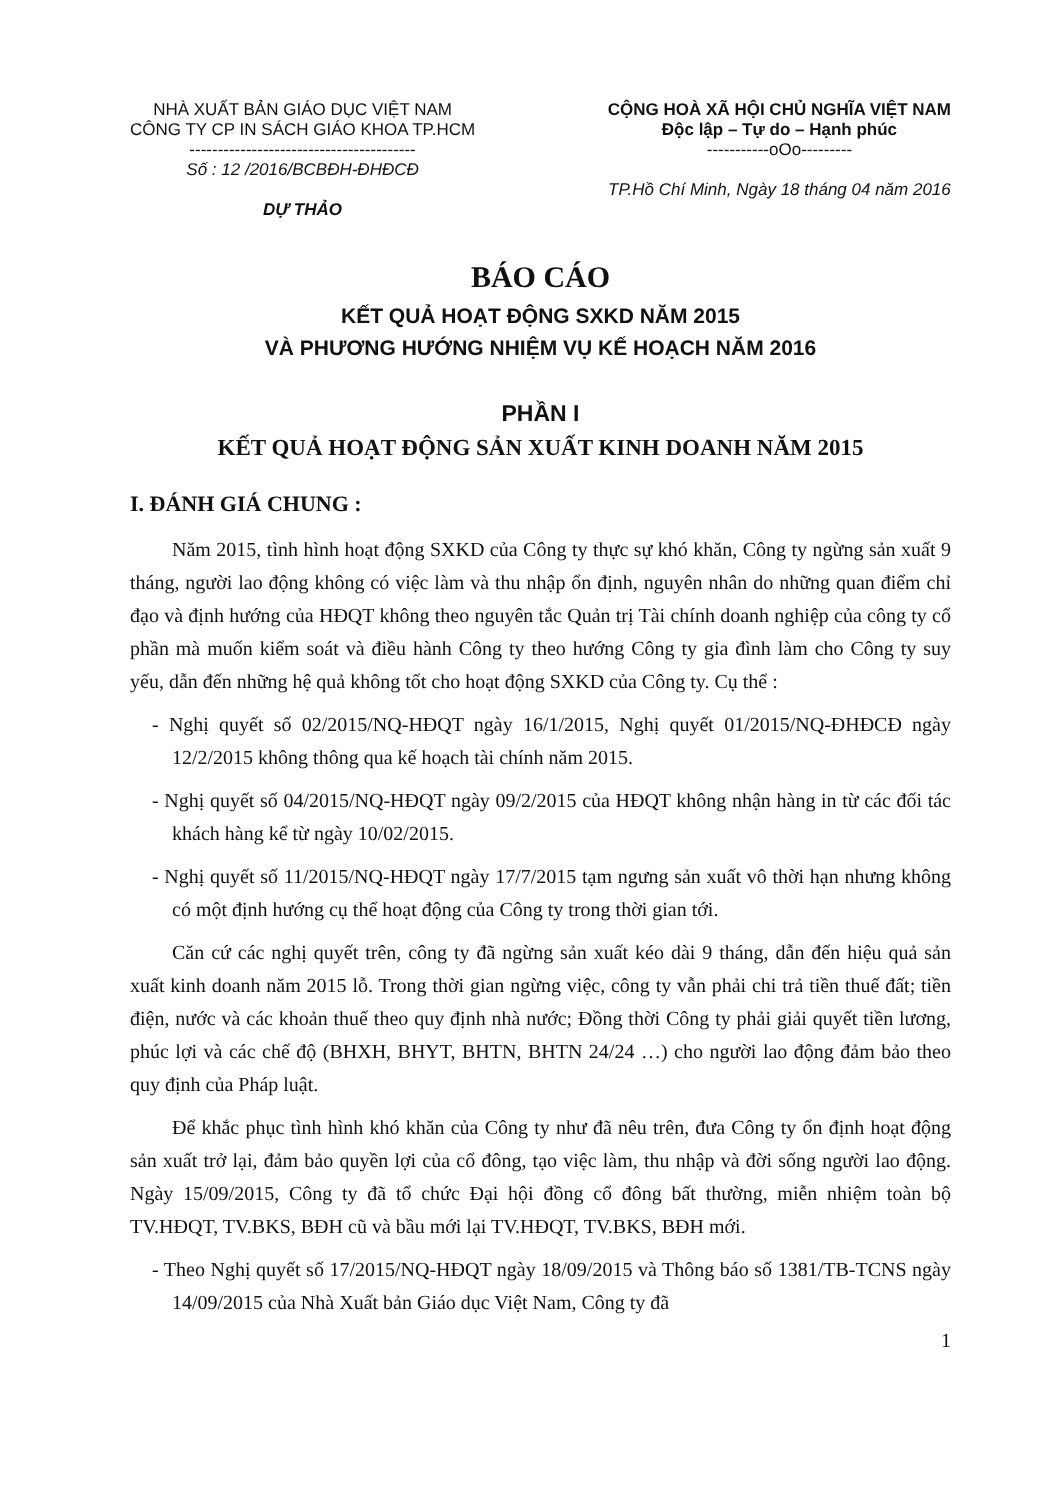NHÀ XUẤT BẢN GIÁO DỤC VIỆT NAM
CÔNG TY CP IN SÁCH GIÁO KHOA TP.HCM
----------------------------------------
Số : 12 /2016/BCBĐH-ĐHĐCĐ
DỰ THẢO
CỘNG HOÀ XÃ HỘI CHỦ NGHĨA VIỆT NAM
Độc lập – Tự do – Hạnh phúc
-----------oOo---------
TP.Hồ Chí Minh, Ngày 18 tháng 04 năm 2016
BÁO CÁO
KẾT QUẢ HOẠT ĐỘNG SXKD NĂM 2015
VÀ PHƯƠNG HƯỚNG NHIỆM VỤ KẾ HOẠCH NĂM 2016
PHẦN I
KẾT QUẢ HOẠT ĐỘNG SẢN XUẤT KINH DOANH NĂM 2015
I. ĐÁNH GIÁ CHUNG :
Năm 2015, tình hình hoạt động SXKD của Công ty thực sự khó khăn, Công ty ngừng sản xuất 9 tháng, người lao động không có việc làm và thu nhập ổn định, nguyên nhân do những quan điểm chỉ đạo và định hướng của HĐQT không theo nguyên tắc Quản trị Tài chính doanh nghiệp của công ty cổ phần mà muốn kiểm soát và điều hành Công ty theo hướng Công ty gia đình làm cho Công ty suy yếu, dẫn đến những hệ quả không tốt cho hoạt động SXKD của Công ty. Cụ thể :
- Nghị quyết số 02/2015/NQ-HĐQT ngày 16/1/2015, Nghị quyết 01/2015/NQ-ĐHĐCĐ ngày 12/2/2015 không thông qua kế hoạch tài chính năm 2015.
- Nghị quyết số 04/2015/NQ-HĐQT ngày 09/2/2015 của HĐQT không nhận hàng in từ các đối tác khách hàng kể từ ngày 10/02/2015.
- Nghị quyết số 11/2015/NQ-HĐQT ngày 17/7/2015 tạm ngưng sản xuất vô thời hạn nhưng không có một định hướng cụ thể hoạt động của Công ty trong thời gian tới.
Căn cứ các nghị quyết trên, công ty đã ngừng sản xuất kéo dài 9 tháng, dẫn đến hiệu quả sản xuất kinh doanh năm 2015 lỗ. Trong thời gian ngừng việc, công ty vẫn phải chi trả tiền thuế đất; tiền điện, nước và các khoản thuế theo quy định nhà nước; Đồng thời Công ty phải giải quyết tiền lương, phúc lợi và các chế độ (BHXH, BHYT, BHTN, BHTN 24/24 …) cho người lao động đảm bảo theo quy định của Pháp luật.
Để khắc phục tình hình khó khăn của Công ty như đã nêu trên, đưa Công ty ổn định hoạt động sản xuất trở lại, đảm bảo quyền lợi của cổ đông, tạo việc làm, thu nhập và đời sống người lao động. Ngày 15/09/2015, Công ty đã tổ chức Đại hội đồng cổ đông bất thường, miễn nhiệm toàn bộ TV.HĐQT, TV.BKS, BĐH cũ và bầu mới lại TV.HĐQT, TV.BKS, BĐH mới.
- Theo Nghị quyết số 17/2015/NQ-HĐQT ngày 18/09/2015 và Thông báo số 1381/TB-TCNS ngày 14/09/2015 của Nhà Xuất bản Giáo dục Việt Nam, Công ty đã
1